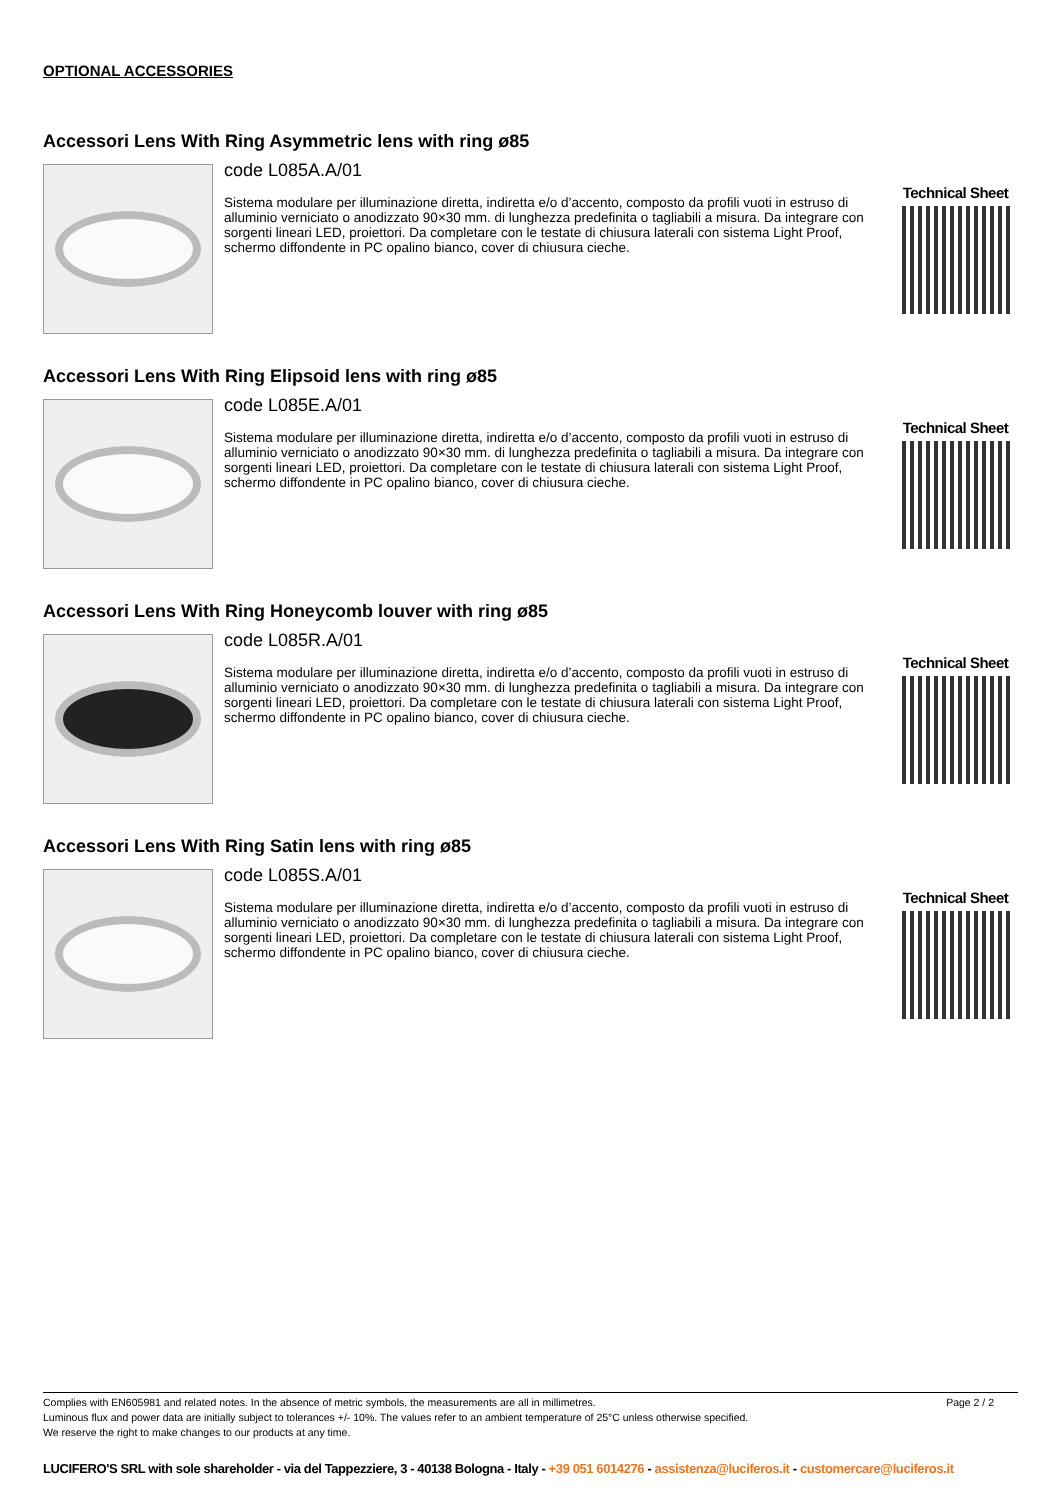OPTIONAL ACCESSORIES
Accessori Lens With Ring Asymmetric lens with ring ø85
code L085A.A/01
Sistema modulare per illuminazione diretta, indiretta e/o d’accento, composto da profili vuoti in estruso di alluminio verniciato o anodizzato 90×30 mm. di lunghezza predefinita o tagliabili a misura. Da integrare con sorgenti lineari LED, proiettori. Da completare con le testate di chiusura laterali con sistema Light Proof, schermo diffondente in PC opalino bianco, cover di chiusura cieche.
Technical Sheet
Accessori Lens With Ring Elipsoid lens with ring ø85
code L085E.A/01
Sistema modulare per illuminazione diretta, indiretta e/o d’accento, composto da profili vuoti in estruso di alluminio verniciato o anodizzato 90×30 mm. di lunghezza predefinita o tagliabili a misura. Da integrare con sorgenti lineari LED, proiettori. Da completare con le testate di chiusura laterali con sistema Light Proof, schermo diffondente in PC opalino bianco, cover di chiusura cieche.
Technical Sheet
Accessori Lens With Ring Honeycomb louver with ring ø85
code L085R.A/01
Sistema modulare per illuminazione diretta, indiretta e/o d’accento, composto da profili vuoti in estruso di alluminio verniciato o anodizzato 90×30 mm. di lunghezza predefinita o tagliabili a misura. Da integrare con sorgenti lineari LED, proiettori. Da completare con le testate di chiusura laterali con sistema Light Proof, schermo diffondente in PC opalino bianco, cover di chiusura cieche.
Technical Sheet
Accessori Lens With Ring Satin lens with ring ø85
code L085S.A/01
Sistema modulare per illuminazione diretta, indiretta e/o d’accento, composto da profili vuoti in estruso di alluminio verniciato o anodizzato 90×30 mm. di lunghezza predefinita o tagliabili a misura. Da integrare con sorgenti lineari LED, proiettori. Da completare con le testate di chiusura laterali con sistema Light Proof, schermo diffondente in PC opalino bianco, cover di chiusura cieche.
Technical Sheet
Page 2 / 2 Complies with EN605981 and related notes. In the absence of metric symbols, the measurements are all in millimetres.
Luminous flux and power data are initially subject to tolerances +/- 10%. The values refer to an ambient temperature of 25°C unless otherwise specified.
We reserve the right to make changes to our products at any time.
LUCIFERO'S SRL with sole shareholder - via del Tappezziere, 3 - 40138 Bologna - Italy - +39 051 6014276 - assistenza@luciferos.it - customercare@luciferos.it